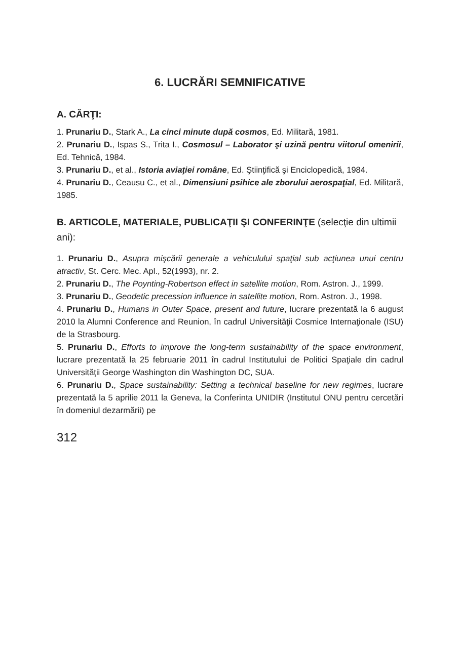6. LUCRĂRI SEMNIFICATIVE
A. CĂRŢI:
1. Prunariu D., Stark A., La cinci minute după cosmos, Ed. Militară, 1981.
2. Prunariu D., Ispas S., Trita I., Cosmosul – Laborator şi uzină pentru viitorul omenirii, Ed. Tehnică, 1984.
3. Prunariu D., et al., Istoria aviaţiei române, Ed. Ştiinţifică şi Enciclopedică, 1984.
4. Prunariu D., Ceausu C., et al., Dimensiuni psihice ale zborului aerospaţial, Ed. Militară, 1985.
B. ARTICOLE, MATERIALE, PUBLICAŢII ŞI CONFERINŢE (selecţie din ultimii ani):
1. Prunariu D., Asupra mişcării generale a vehiculului spaţial sub acţiunea unui centru atractiv, St. Cerc. Mec. Apl., 52(1993), nr. 2.
2. Prunariu D., The Poynting-Robertson effect in satellite motion, Rom. Astron. J., 1999.
3. Prunariu D., Geodetic precession influence in satellite motion, Rom. Astron. J., 1998.
4. Prunariu D., Humans in Outer Space, present and future, lucrare prezentată la 6 august 2010 la Alumni Conference and Reunion, în cadrul Universităţii Cosmice Internaţionale (ISU) de la Strasbourg.
5. Prunariu D., Efforts to improve the long-term sustainability of the space environment, lucrare prezentată la 25 februarie 2011 în cadrul Institutului de Politici Spaţiale din cadrul Universităţii George Washington din Washington DC, SUA.
6. Prunariu D., Space sustainability: Setting a technical baseline for new regimes, lucrare prezentată la 5 aprilie 2011 la Geneva, la Conferinta UNIDIR (Institutul ONU pentru cercetări în domeniul dezarmării) pe
312